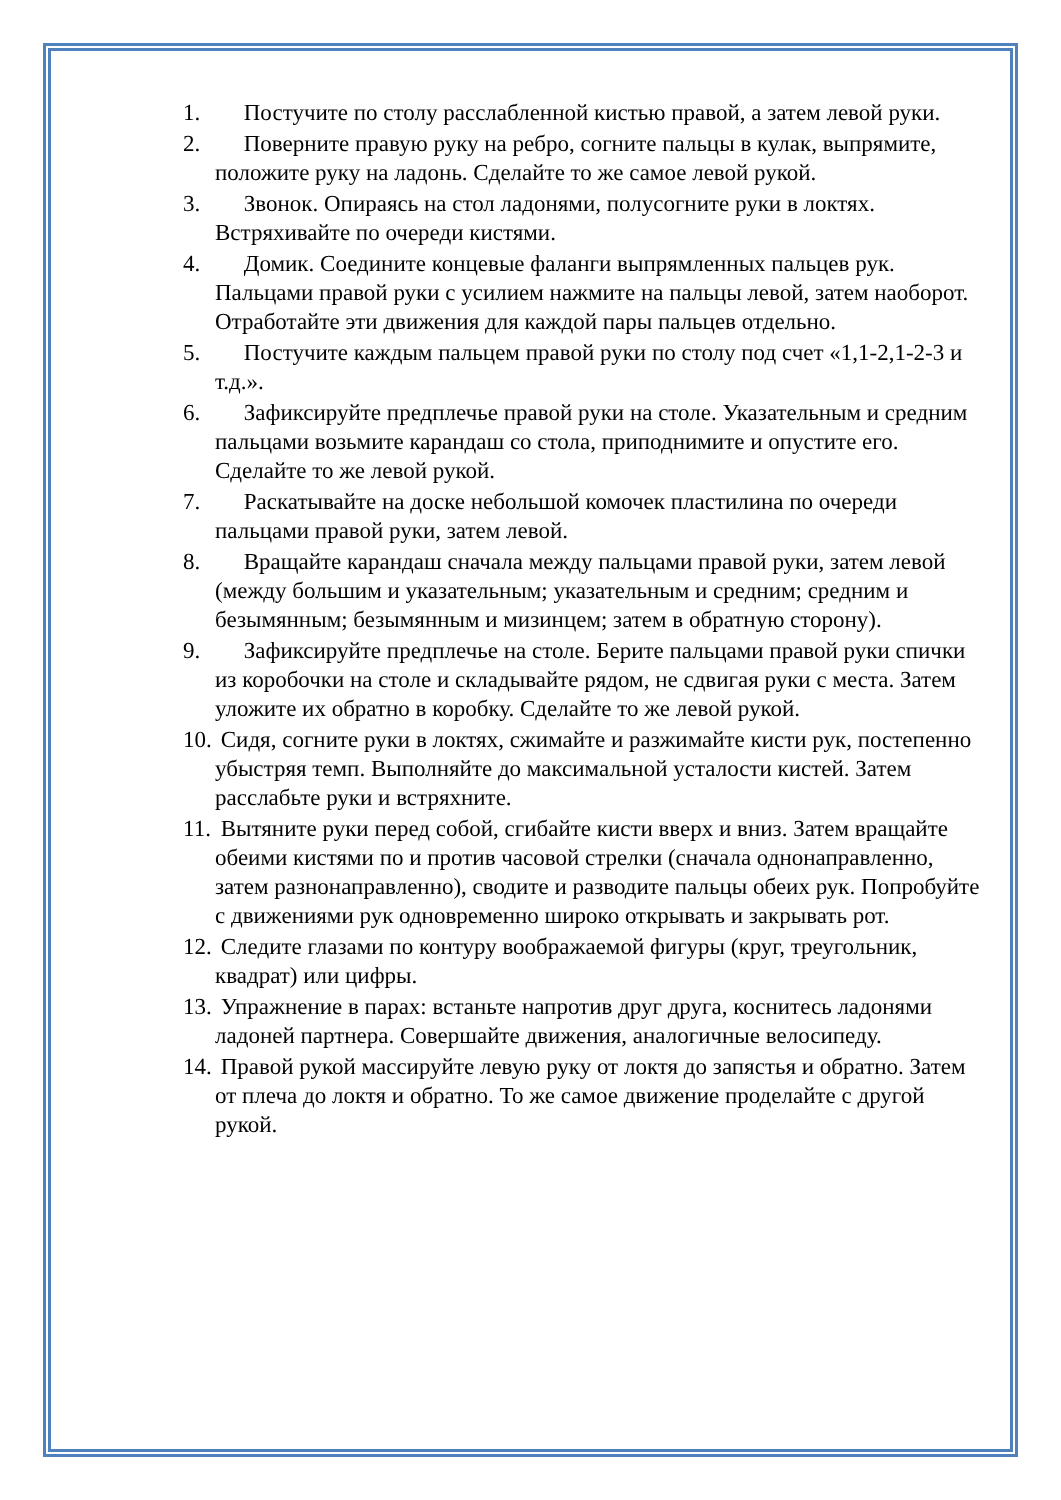1. Постучите по столу расслабленной кистью правой, а затем левой руки.
2. Поверните правую руку на ребро, согните пальцы в кулак, выпрямите, положите руку на ладонь. Сделайте то же самое левой рукой.
3. Звонок. Опираясь на стол ладонями, полусогните руки в локтях. Встряхивайте по очереди кистями.
4. Домик. Соедините концевые фаланги выпрямленных пальцев рук. Пальцами правой руки с усилием нажмите на пальцы левой, затем наоборот. Отработайте эти движения для каждой пары пальцев отдельно.
5. Постучите каждым пальцем правой руки по столу под счет «1,1-2,1-2-3 и т.д.».
6. Зафиксируйте предплечье правой руки на столе. Указательным и средним пальцами возьмите карандаш со стола, приподнимите и опустите его. Сделайте то же левой рукой.
7. Раскатывайте на доске небольшой комочек пластилина по очереди пальцами правой руки, затем левой.
8. Вращайте карандаш сначала между пальцами правой руки, затем левой (между большим и указательным; указательным и средним; средним и безымянным; безымянным и мизинцем; затем в обратную сторону).
9. Зафиксируйте предплечье на столе. Берите пальцами правой руки спички из коробочки на столе и складывайте рядом, не сдвигая руки с места. Затем уложите их обратно в коробку. Сделайте то же левой рукой.
10.
Сидя, согните руки в локтях, сжимайте и разжимайте кисти рук, постепенно убыстряя темп. Выполняйте до максимальной усталости кистей. Затем расслабьте руки и встряхните.
11.
Вытяните руки перед собой, сгибайте кисти вверх и вниз. Затем вращайте обеими кистями по и против часовой стрелки (сначала однонаправленно, затем разнонаправленно), сводите и разводите пальцы обеих рук. Попробуйте с движениями рук одновременно широко открывать и закрывать рот.
12.
Следите глазами по контуру воображаемой фигуры (круг, треугольник, квадрат) или цифры.
13.
Упражнение в парах: встаньте напротив друг друга, коснитесь ладонями ладоней партнера. Совершайте движения, аналогичные велосипеду.
14.
Правой рукой массируйте левую руку от локтя до запястья и обратно. Затем от плеча до локтя и обратно. То же самое движение проделайте с другой рукой.